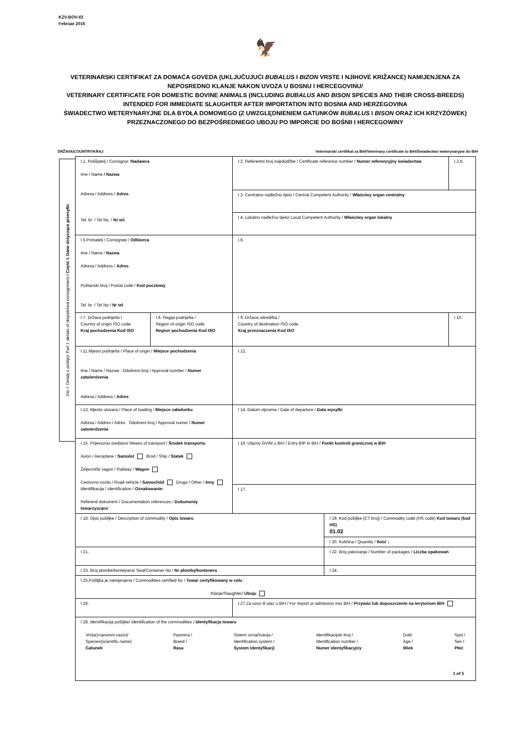KZV-BOV-I/2
Februar 2016
🦅
VETERINARSKI CERTIFIKAT ZA DOMAĆA GOVEDA (UKLJUČUJUĆI BUBALUS I BIZON VRSTE I NJIHOVE KRIŽANCE) NAMIJENJENA ZA NEPOSREDNO KLANJE NAKON UVOZA U BOSNU I HERCEGOVINU/
VETERINARY CERTIFICATE FOR DOMESTIC BOVINE ANIMALS (INCLUDING BUBALUS AND BISON SPECIES AND THEIR CROSS-BREEDS) INTENDED FOR IMMEDIATE SLAUGHTER AFTER IMPORTATION INTO BOSNIA AND HERZEGOVINA
ŚWIADECTWO WETERYNARYJNE DLA BYDŁA DOMOWEGO (Z UWZGLĘDNIENIEM GATUNKÓW BUBALUS I BISON ORAZ ICH KRZYŻÓWEK) PRZEZNACZONEGO DO BEZPOŚREDNIEGO UBOJU PO IMPORCIE DO BOŚNII I HERCEGOWINY
DRŽAVA/COUNTRY/KRAJ Veterinarski certifikat za BiH/Veterinary certificate to BiH/Świadectwo weterynaryjne do BiH
Dio I: Detalji o pošiljci/ Part I: details of dispatched consignment / Część I: Dane dotyczące przesyłki
| I.1. Pošiljatelj / Consignor / Nadawca Ime / Name / Nazwa Adresa / Address / Adres Tel. br. / Tel No. / Nr tel. | | I.2. Referentni broj svjedodžbe / Certificate reference number / Numer referencyjny świadectwa | | I.2.b. |
| | | I 3. Centralno nadležno tijelo / Central Competent Authority / Właściwy organ centralny | | |
| | | I 4. Lokalno nadležno tijelo/ Local Competent Authority / Właściwy organ lokalny | | |
| I.5.Primatelj / Consignee / Odbiorca Ime / Name / Nazwa Adresa / Address / Adres Poštanski broj / Postal code / Kod pocztowy Tel. br. / Tel No / Nr tel . | | I.6. | | |
| I 7. Država podrijetla / Country of origin ISO code Kraj pochodzenia Kod ISO | I 8. Regija podrijetla / Region of origin ISO code Region pochodzenia Kod ISO | I 9. Država odredišta / Country of destination ISO code Kraj przeznaczenia Kod ISO | | I 10. |
| I.11.Mjesto podrijetla / Place of origin / Miejsce pochodzenia Ime / Name / Nazwa Odobreni broj / Approval number / Numer zatwierdzenia Adresa / Address / Adres | | I.12. | | |
| I 13. Mjesto utovara / Place of loading / Miejsce załadunku Adresa / Addres / Adres Odobreni broj / Approval numer / Numer zatwierdzenia | | I 14. Datum otpreme / Date of departure / Data wysyłki | | |
| I 15. Prijevozno sredstvo/ Means of transport / Środek transportu Avion / Aeroplane / Samolot Brod / Ship / Statek Željeznički vagon / Railway / Wagon Cestovno vozilo / Road vehicle / Samochód Drugo / Other / Inny Identifikacija / Identification / Oznakowanie: Referenti dokument / Documentation references / Dokumenty towarzyszące : | | I 16. Ulazno GVIM u BiH / Entry BIP in BiH / Punkt kontroli granicznej w BiH | | |
| | | I 17. | | |
| I 18. Opis pošiljke / Description of commodity / Opis towaru | | | I 19. Kod pošiljke (CT broj) / Commodity code (HS code) Kod towaru (kod HS) 01.02 | |
| | | | I 20. Količina / Quantity / Ilość : | |
| I 21. | | | I 22. Broj pakovanja / Number of packages / Liczba opakowań | |
| I 23. Broj plombe/kontejnera/ Seal/Container No / Nr plomby/kontenera | | | I 24. | |
| I 25.Pošiljka je namijenjena / Commodities certified for / Towar certyfikowany w celu : Klanje/Slaughter/ Uboju | | | | |
| I 26. | | I.27.Za uvoz ili ulaz u BiH / For import or admission into BiH / Przywóz lub dopuszczenie na terytorium BiH | | |
| I 28. Identifikacija pošiljke/ Identification of the commodities / Identyfikacja towaru Vrsta(znanstvni naziv)/ Species(scientific name) Gatunek Pasmina / Breed / Rasa Sistem označivanja / Identification system / System Identyfikacji Identifikacijski broj / Identification number / Numer identyfikacyjny Dob/ Age / Wiek Spol / Sex / Płeć | | | | |
1 of 5